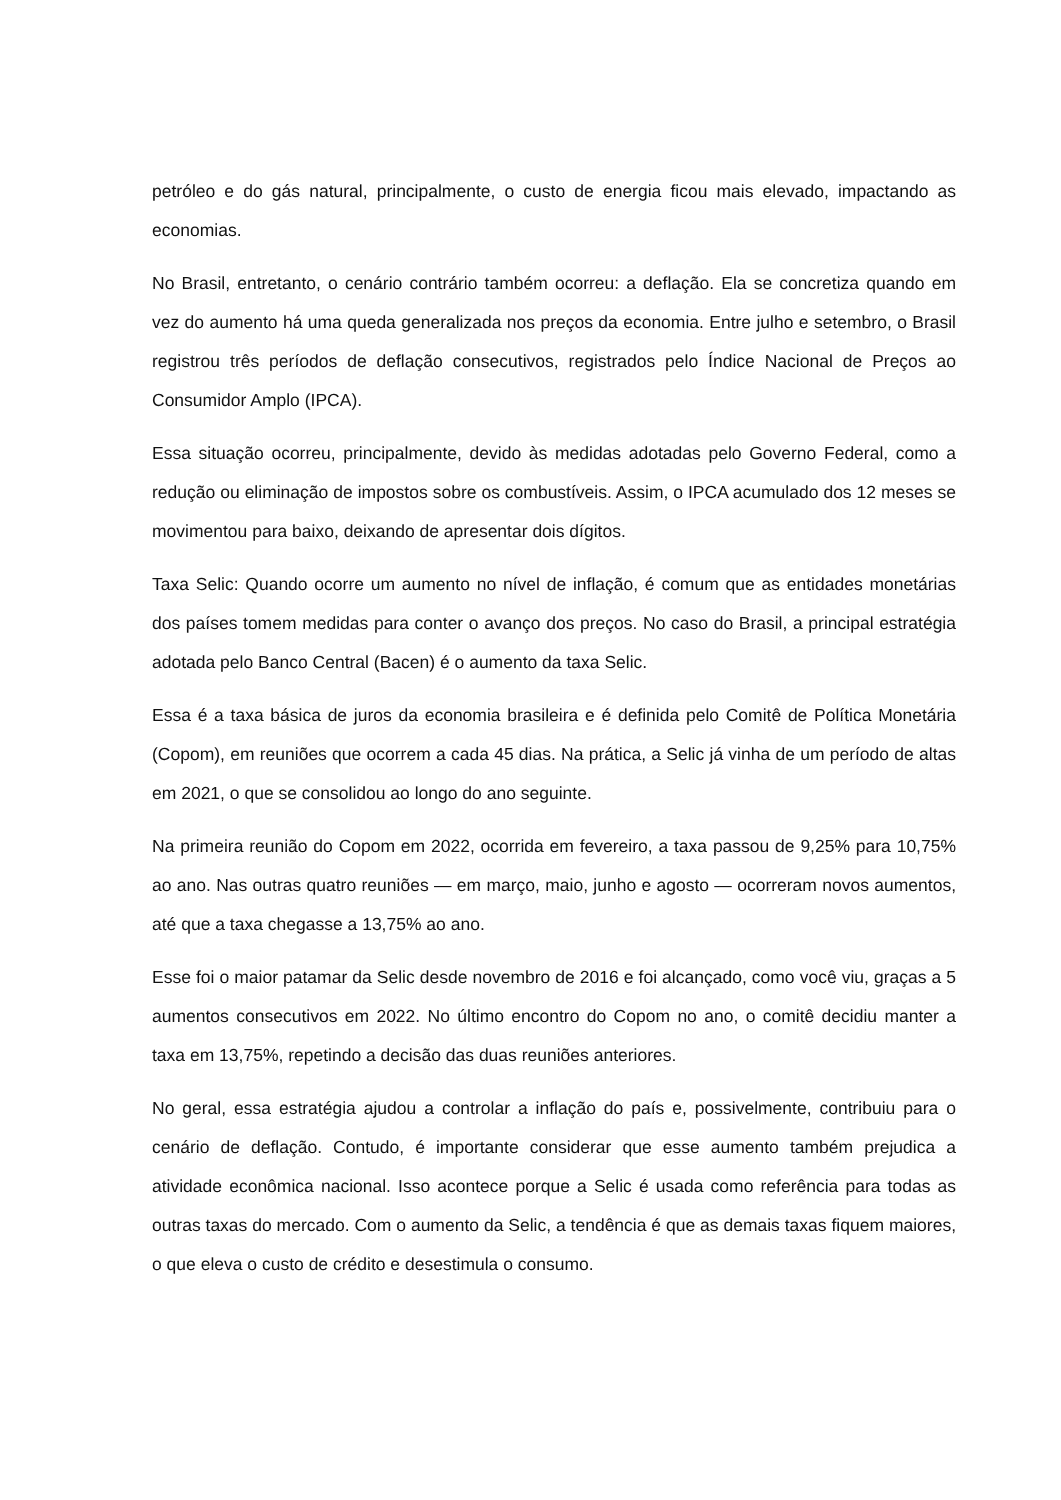petróleo e do gás natural, principalmente, o custo de energia ficou mais elevado, impactando as economias.
No Brasil, entretanto, o cenário contrário também ocorreu: a deflação. Ela se concretiza quando em vez do aumento há uma queda generalizada nos preços da economia. Entre julho e setembro, o Brasil registrou três períodos de deflação consecutivos, registrados pelo Índice Nacional de Preços ao Consumidor Amplo (IPCA).
Essa situação ocorreu, principalmente, devido às medidas adotadas pelo Governo Federal, como a redução ou eliminação de impostos sobre os combustíveis. Assim, o IPCA acumulado dos 12 meses se movimentou para baixo, deixando de apresentar dois dígitos.
Taxa Selic: Quando ocorre um aumento no nível de inflação, é comum que as entidades monetárias dos países tomem medidas para conter o avanço dos preços. No caso do Brasil, a principal estratégia adotada pelo Banco Central (Bacen) é o aumento da taxa Selic.
Essa é a taxa básica de juros da economia brasileira e é definida pelo Comitê de Política Monetária (Copom), em reuniões que ocorrem a cada 45 dias. Na prática, a Selic já vinha de um período de altas em 2021, o que se consolidou ao longo do ano seguinte.
Na primeira reunião do Copom em 2022, ocorrida em fevereiro, a taxa passou de 9,25% para 10,75% ao ano. Nas outras quatro reuniões — em março, maio, junho e agosto — ocorreram novos aumentos, até que a taxa chegasse a 13,75% ao ano.
Esse foi o maior patamar da Selic desde novembro de 2016 e foi alcançado, como você viu, graças a 5 aumentos consecutivos em 2022. No último encontro do Copom no ano, o comitê decidiu manter a taxa em 13,75%, repetindo a decisão das duas reuniões anteriores.
No geral, essa estratégia ajudou a controlar a inflação do país e, possivelmente, contribuiu para o cenário de deflação. Contudo, é importante considerar que esse aumento também prejudica a atividade econômica nacional. Isso acontece porque a Selic é usada como referência para todas as outras taxas do mercado. Com o aumento da Selic, a tendência é que as demais taxas fiquem maiores, o que eleva o custo de crédito e desestimula o consumo.